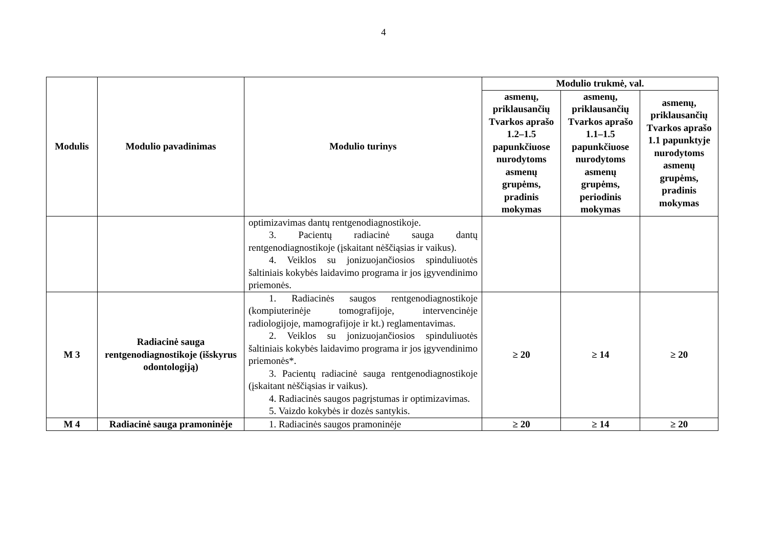4
| Modulis | Modulio pavadinimas | Modulio turinys | Modulio trukmė, val. | | |
| --- | --- | --- | --- | --- | --- |
| | | | asmenų, priklausančių Tvarkos aprašo 1.2–1.5 papunkčiuose nurodytoms asmenų grupėms, pradinis mokymas | asmenų, priklausančių Tvarkos aprašo 1.1–1.5 papunkčiuose nurodytoms asmenų grupėms, periodinis mokymas | asmenų, priklausančių Tvarkos aprašo 1.1 papunktyje nurodytoms asmenų grupėms, pradinis mokymas |
| | | optimizavimas dantų rentgenodiagnostikoje. 3. Pacientų radiacinė sauga dantų rentgenodiagnostikoje (įskaitant nėščiąsias ir vaikus). 4. Veiklos su jonizuojančiosios spinduliuotės šaltiniais kokybės laidavimo programa ir jos įgyvendinimo priemonės. | | | |
| M 3 | Radiacinė sauga rentgenodiagnostikoje (išskyrus odontologiją) | 1. Radiacinės saugos rentgenodiagnostikoje (kompiuterinėje tomografijoje, intervencinėje radiologijoje, mamografijoje ir kt.) reglamentavimas. 2. Veiklos su jonizuojančiosios spinduliuotės šaltiniais kokybės laidavimo programa ir jos įgyvendinimo priemonės*. 3. Pacientų radiacinė sauga rentgenodiagnostikoje (įskaitant nėščiąsias ir vaikus). 4. Radiacinės saugos pagrįstumas ir optimizavimas. 5. Vaizdo kokybės ir dozės santykis. | ≥ 20 | ≥ 14 | ≥ 20 |
| M 4 | Radiacinė sauga pramoninėje | 1. Radiacinės saugos pramoninėje | ≥ 20 | ≥ 14 | ≥ 20 |